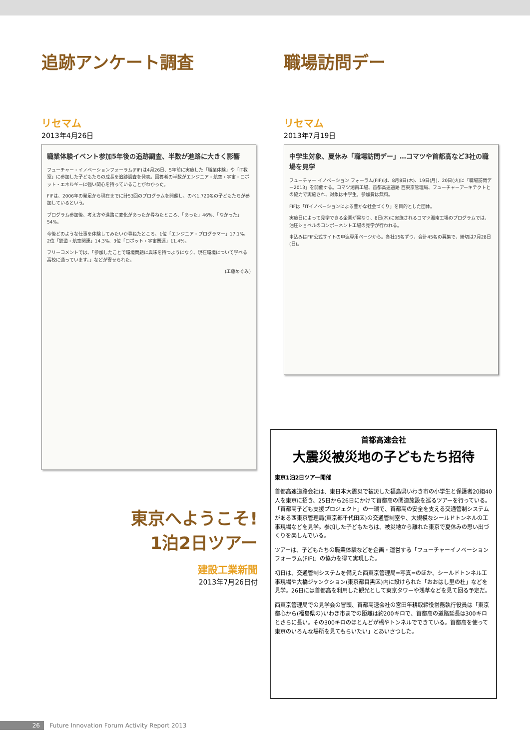追跡アンケート調査
リセマム
2013年4月26日
職業体験イベント参加5年後の追跡調査、半数が進路に大きく影響
フューチャー・イノベーションフォーラム(FIF)は4月26日、5年前に実施した「職業体験」や「IT教室」に参加した子どもたちの成長を追跡調査を発表。回答者の半数がエンジニア・航空・宇宙・ロボット・エネルギーに強い関心を持っていることがわかった。
FIFは、2006年の発足から現在までに計53回のプログラムを開催し、のべ1,720名の子どもたちが参加しているという。
プログラム参加後、考え方や進路に変化があったか尋ねたところ、「あった」46%、「なかった」54%。
今後どのような仕事を体験してみたいか尋ねたところ、1位「エンジニア・プログラマー」17.1%、2位「鉄道・航空関連」14.3%、3位「ロボット・宇宙関連」11.4%。
フリーコメントでは、「参加したことで環境問題に興味を持つようになり、現在環境について学べる高校に通っています。」などが寄せられた。
(工藤めぐみ)
職場訪問デー
リセマム
2013年7月19日
中学生対象、夏休み「職場訪問デー」…コマツや首都高など3社の職場を見学
フューチャー イノベーション フォーラム(FIF)は、8月8日(木)、19日(月)、20日(火)に「職場訪問デー2013」を開催する。コマツ湘南工場、首都高速道路 西東京管理局、フューチャーアーキテクトとの協力で実施され、対象は中学生。参加費は無料。
FIFは「ITイノベーションによる豊かな社会づくり」を目的とした団体。
実施日によって見学できる企業が異なり、8日(木)に実施されるコマツ湘南工場のプログラムでは、油圧ショベルのコンポーネント工場の見学が行われる。
申込みはFIF公式サイトの申込専用ページから。各社15名ずつ、合計45名の募集で、締切は7月28日(日)。
東京へようこそ!
1泊2日ツアー
建設工業新聞
2013年7月26日付
首都高速会社
大震災被災地の子どもたち招待
東京1泊2日ツアー開催
首都高速道路会社は、東日本大震災で被災した福島県いわき市の小学生と保護者20組40人を東京に招き、25日から26日にかけて首都高の関連施設を巡るツアーを行っている。「首都高子ども支援プロジェクト」の一環で、首都高の安全を支える交通管制システムがある西東京管理局(東京都千代田区)の交通管制室や、大規模なシールドトンネルの工事現場などを見学。参加した子どもたちは、被災地から離れた東京で夏休みの思い出づくりを楽しんでいる。
ツアーは、子どもたちの職業体験などを企画・運営する「フューチャーイノベーションフォーラム(FIF)」の協力を得て実現した。
初日は、交通管制システムを備えた西東京管理局=写真=のほか、シールドトンネル工事現場や大橋ジャンクション(東京都目黒区)内に設けられた「おおはし里の杜」などを見学。26日には首都高を利用した観光として東京タワーや浅草などを見て回る予定だ。
西東京管理局での見学会の冒頭、首都高速会社の宮田年耕取締役常務執行役員は「東京都心から(福島県の)いわき市までの距離は約200キロで、首都高の道路延長は300キロとさらに長い。その300キロのほとんどが橋やトンネルでできている。首都高を使って東京のいろんな場所を見てもらいたい」とあいさつした。
26 Future Innovation Forum Activity Report 2013